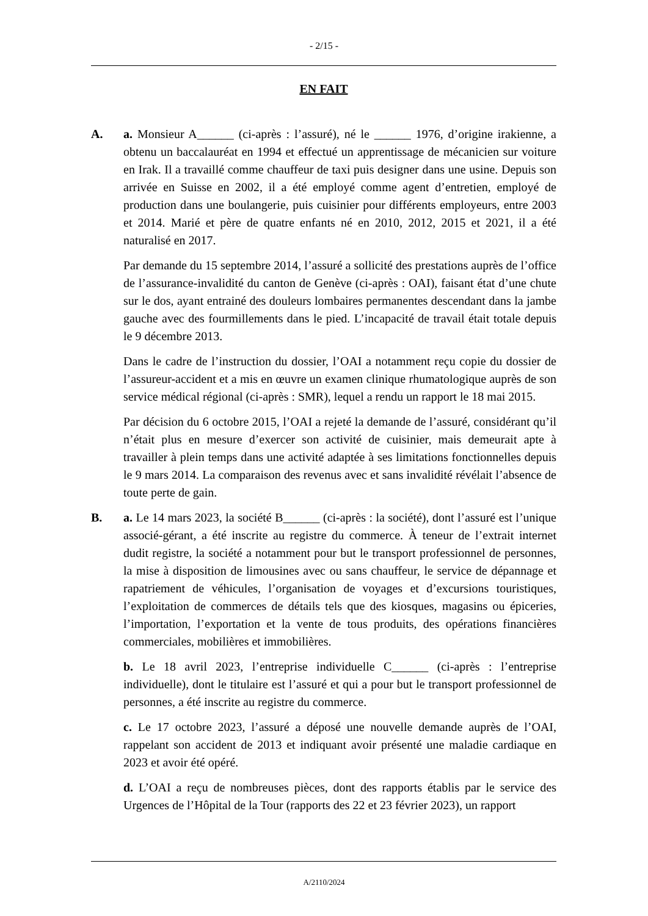- 2/15 -
EN FAIT
A. a. Monsieur A______ (ci-après : l’assuré), né le ______ 1976, d’origine irakienne, a obtenu un baccalauréat en 1994 et effectué un apprentissage de mécanicien sur voiture en Irak. Il a travaillé comme chauffeur de taxi puis designer dans une usine. Depuis son arrivée en Suisse en 2002, il a été employé comme agent d’entretien, employé de production dans une boulangerie, puis cuisinier pour différents employeurs, entre 2003 et 2014. Marié et père de quatre enfants né en 2010, 2012, 2015 et 2021, il a été naturalisé en 2017.
Par demande du 15 septembre 2014, l’assuré a sollicité des prestations auprès de l’office de l’assurance-invalidité du canton de Genève (ci-après : OAI), faisant état d’une chute sur le dos, ayant entrainé des douleurs lombaires permanentes descendant dans la jambe gauche avec des fourmillements dans le pied. L’incapacité de travail était totale depuis le 9 décembre 2013.
Dans le cadre de l’instruction du dossier, l’OAI a notamment reçu copie du dossier de l’assureur-accident et a mis en œuvre un examen clinique rhumatologique auprès de son service médical régional (ci-après : SMR), lequel a rendu un rapport le 18 mai 2015.
Par décision du 6 octobre 2015, l’OAI a rejeté la demande de l’assuré, considérant qu’il n’était plus en mesure d’exercer son activité de cuisinier, mais demeurait apte à travailler à plein temps dans une activité adaptée à ses limitations fonctionnelles depuis le 9 mars 2014. La comparaison des revenus avec et sans invalidité révélait l’absence de toute perte de gain.
B. a. Le 14 mars 2023, la société B______ (ci-après : la société), dont l’assuré est l’unique associé-gérant, a été inscrite au registre du commerce. À teneur de l’extrait internet dudit registre, la société a notamment pour but le transport professionnel de personnes, la mise à disposition de limousines avec ou sans chauffeur, le service de dépannage et rapatriement de véhicules, l’organisation de voyages et d’excursions touristiques, l’exploitation de commerces de détails tels que des kiosques, magasins ou épiceries, l’importation, l’exportation et la vente de tous produits, des opérations financières commerciales, mobilières et immobilières.
b. Le 18 avril 2023, l’entreprise individuelle C______ (ci-après : l’entreprise individuelle), dont le titulaire est l’assuré et qui a pour but le transport professionnel de personnes, a été inscrite au registre du commerce.
c. Le 17 octobre 2023, l’assuré a déposé une nouvelle demande auprès de l’OAI, rappelant son accident de 2013 et indiquant avoir présenté une maladie cardiaque en 2023 et avoir été opéré.
d. L’OAI a reçu de nombreuses pièces, dont des rapports établis par le service des Urgences de l’Hôpital de la Tour (rapports des 22 et 23 février 2023), un rapport
A/2110/2024